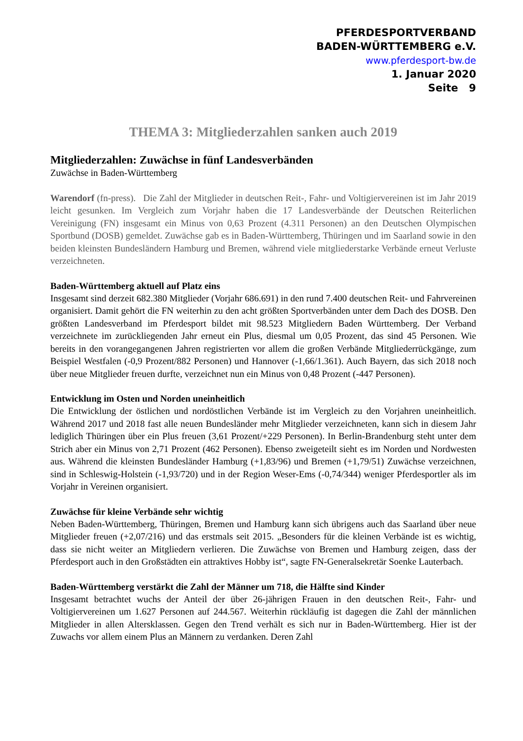PFERDESPORTVERBAND
BADEN-WÜRTTEMBERG e.V.
www.pferdesport-bw.de
1. Januar 2020
Seite 9
THEMA 3: Mitgliederzahlen sanken auch 2019
Mitgliederzahlen: Zuwächse in fünf Landesverbänden
Zuwächse in Baden-Württemberg
Warendorf (fn-press). Die Zahl der Mitglieder in deutschen Reit-, Fahr- und Voltigiervereinen ist im Jahr 2019 leicht gesunken. Im Vergleich zum Vorjahr haben die 17 Landesverbände der Deutschen Reiterlichen Vereinigung (FN) insgesamt ein Minus von 0,63 Prozent (4.311 Personen) an den Deutschen Olympischen Sportbund (DOSB) gemeldet. Zuwächse gab es in Baden-Württemberg, Thüringen und im Saarland sowie in den beiden kleinsten Bundesländern Hamburg und Bremen, während viele mitgliederstarke Verbände erneut Verluste verzeichneten.
Baden-Württemberg aktuell auf Platz eins
Insgesamt sind derzeit 682.380 Mitglieder (Vorjahr 686.691) in den rund 7.400 deutschen Reit- und Fahrvereinen organisiert. Damit gehört die FN weiterhin zu den acht größten Sportverbänden unter dem Dach des DOSB. Den größten Landesverband im Pferdesport bildet mit 98.523 Mitgliedern Baden Württemberg. Der Verband verzeichnete im zurückliegenden Jahr erneut ein Plus, diesmal um 0,05 Prozent, das sind 45 Personen. Wie bereits in den vorangegangenen Jahren registrierten vor allem die großen Verbände Mitgliederrückgänge, zum Beispiel Westfalen (-0,9 Prozent/882 Personen) und Hannover (-1,66/1.361). Auch Bayern, das sich 2018 noch über neue Mitglieder freuen durfte, verzeichnet nun ein Minus von 0,48 Prozent (-447 Personen).
Entwicklung im Osten und Norden uneinheitlich
Die Entwicklung der östlichen und nordöstlichen Verbände ist im Vergleich zu den Vorjahren uneinheitlich. Während 2017 und 2018 fast alle neuen Bundesländer mehr Mitglieder verzeichneten, kann sich in diesem Jahr lediglich Thüringen über ein Plus freuen (3,61 Prozent/+229 Personen). In Berlin-Brandenburg steht unter dem Strich aber ein Minus von 2,71 Prozent (462 Personen). Ebenso zweigeteilt sieht es im Norden und Nordwesten aus. Während die kleinsten Bundesländer Hamburg (+1,83/96) und Bremen (+1,79/51) Zuwächse verzeichnen, sind in Schleswig-Holstein (-1,93/720) und in der Region Weser-Ems (-0,74/344) weniger Pferdesportler als im Vorjahr in Vereinen organisiert.
Zuwächse für kleine Verbände sehr wichtig
Neben Baden-Württemberg, Thüringen, Bremen und Hamburg kann sich übrigens auch das Saarland über neue Mitglieder freuen (+2,07/216) und das erstmals seit 2015. „Besonders für die kleinen Verbände ist es wichtig, dass sie nicht weiter an Mitgliedern verlieren. Die Zuwächse von Bremen und Hamburg zeigen, dass der Pferdesport auch in den Großstädten ein attraktives Hobby ist“, sagte FN-Generalsekretär Soenke Lauterbach.
Baden-Württemberg verstärkt die Zahl der Männer um 718, die Hälfte sind Kinder
Insgesamt betrachtet wuchs der Anteil der über 26-jährigen Frauen in den deutschen Reit-, Fahr- und Voltigiervereinen um 1.627 Personen auf 244.567. Weiterhin rückläufig ist dagegen die Zahl der männlichen Mitglieder in allen Altersklassen. Gegen den Trend verhält es sich nur in Baden-Württemberg. Hier ist der Zuwachs vor allem einem Plus an Männern zu verdanken. Deren Zahl